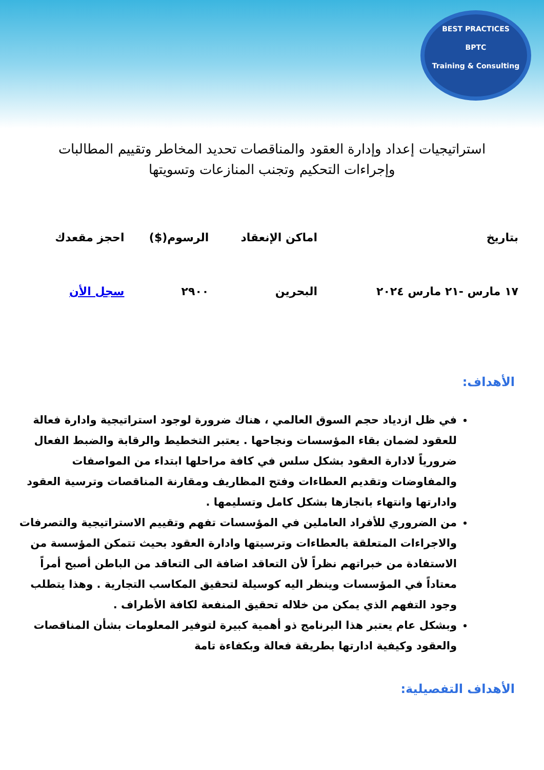BEST PRACTICES
BPTC
Training & Consulting
استراتيجيات إعداد وإدارة العقود والمناقصات تحديد المخاطر وتقييم المطالبات وإجراءات التحكيم وتجنب المنازعات وتسويتها
| بتاريخ | اماكن الإنعقاد | الرسوم($) | احجز مقعدك |
| --- | --- | --- | --- |
| ١٧ مارس -٢١ مارس ٢٠٢٤ | البحرين | ٢٩٠٠ | سجل الأن |
الأهداف:
في ظل ازدياد حجم السوق العالمي ، هناك ضرورة لوجود استراتيجية وادارة فعالة للعقود لضمان بقاء المؤسسات ونجاحها . يعتبر التخطيط والرقابة والضبط الفعال ضرورياً لادارة العقود بشكل سلس في كافة مراحلها ابتداء من المواصفات والمفاوضات وتقديم العطاءات وفتح المظاريف ومقارنة المناقصات وترسية العقود وادارتها وانتهاء بانجازها بشكل كامل وتسليمها .
من الضروري للأفراد العاملين في المؤسسات تفهم وتقييم الاستراتيجية والتصرفات والاجراءات المتعلقة بالعطاءات وترسيتها وادارة العقود بحيث تتمكن المؤسسة من الاستفادة من خبراتهم نظراً لأن التعاقد اضافة الى التعاقد من الباطن أصبح أمراً معتاداً في المؤسسات وينظر اليه كوسيلة لتحقيق المكاسب التجارية . وهذا يتطلب وجود التفهم الذي يمكن من خلاله تحقيق المنفعة لكافة الأطراف .
وبشكل عام يعتبر هذا البرنامج ذو أهمية كبيرة لتوفير المعلومات بشأن المناقصات والعقود وكيفية ادارتها بطريقة فعالة وبكفاءة تامة
الأهداف التفصيلية: